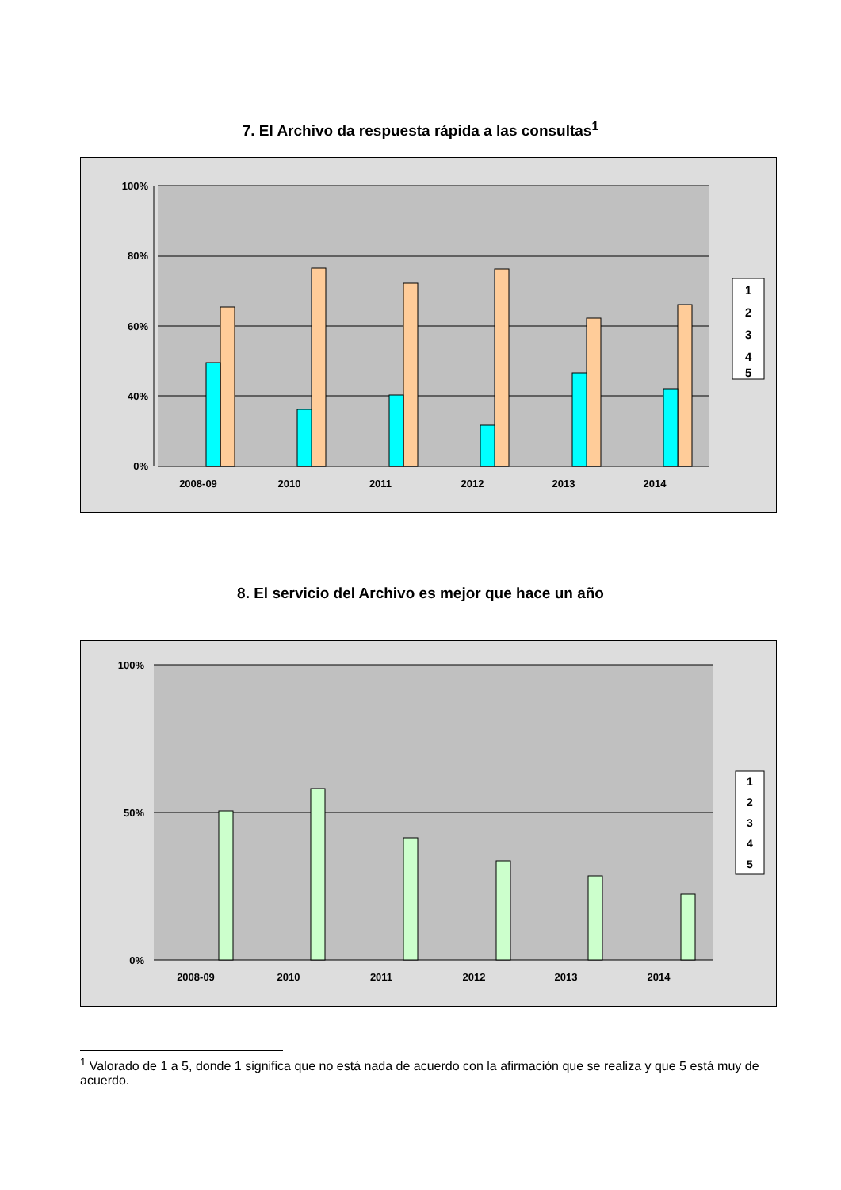7. El Archivo da respuesta rápida a las consultas<sup>1</sup>
100%
80%
60%
40%
0%
2008-09
2010
2011
2012
2013
2014
1
2
3
4
5
8. El servicio del Archivo es mejor que hace un año
100%
50%
0%
2008-09
2010
2011
2012
2013
2014
1
2
3
4
5
<sup>1</sup> Valorado de 1 a 5, donde 1 significa que no está nada de acuerdo con la afirmación que se realiza y que 5 está muy de acuerdo.